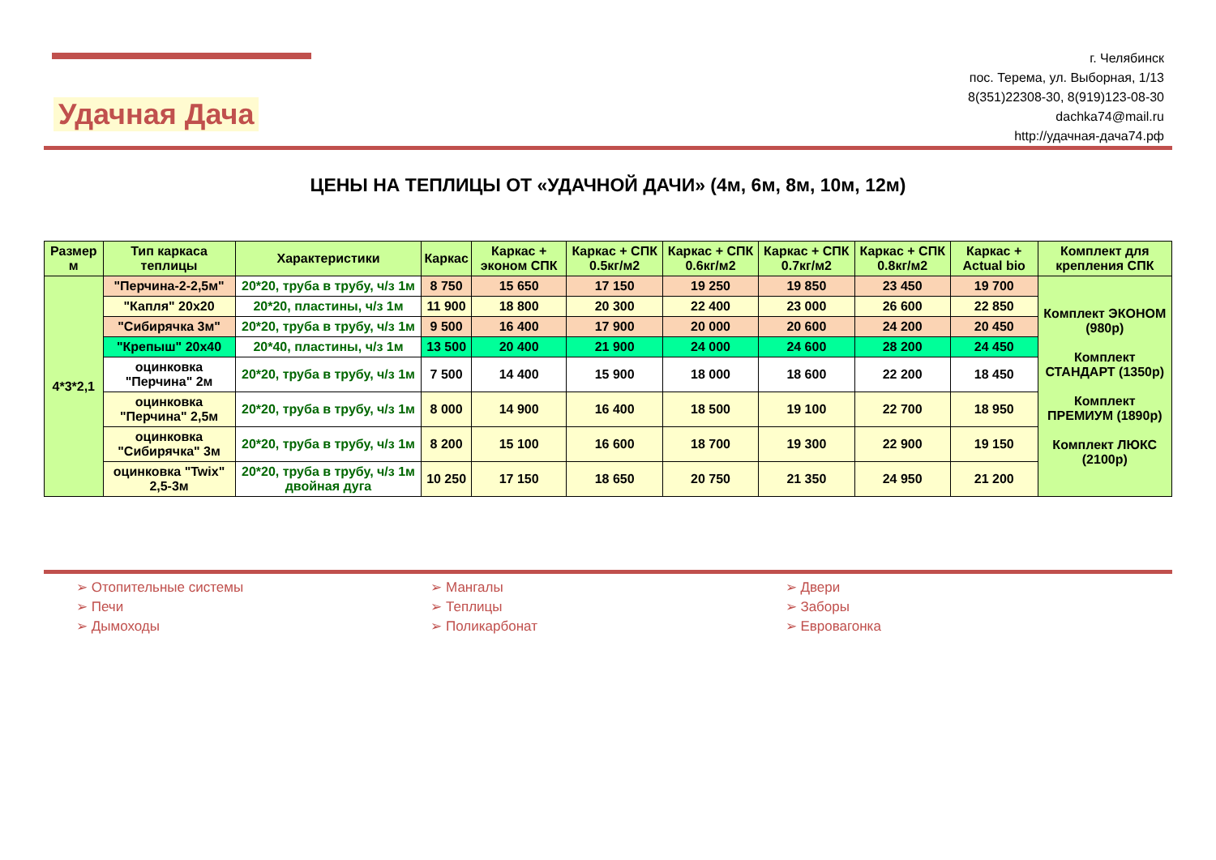Удачная Дача
г. Челябинск
пос. Терема, ул. Выборная, 1/13
8(351)22308-30, 8(919)123-08-30
dachka74@mail.ru
http://удачная-дача74.рф
ЦЕНЫ НА ТЕПЛИЦЫ ОТ «УДАЧНОЙ ДАЧИ» (4м, 6м, 8м, 10м, 12м)
| Размер м | Тип каркаса теплицы | Характеристики | Каркас | Каркас + эконом СПК | Каркас + СПК 0.5кг/м2 | Каркас + СПК 0.6кг/м2 | Каркас + СПК 0.7кг/м2 | Каркас + СПК 0.8кг/м2 | Каркас + Actual bio | Комплект для крепления СПК |
| --- | --- | --- | --- | --- | --- | --- | --- | --- | --- | --- |
| 4*3*2,1 | "Перчина-2-2,5м" | 20*20, труба в трубу, ч/з 1м | 8 750 | 15 650 | 17 150 | 19 250 | 19 850 | 23 450 | 19 700 | Комплект ЭКОНОМ (980р) Комплект СТАНДАРТ (1350р) Комплект ПРЕМИУМ (1890р) Комплект ЛЮКС (2100р) |
| | "Капля" 20x20 | 20*20, пластины, ч/з 1м | 11 900 | 18 800 | 20 300 | 22 400 | 23 000 | 26 600 | 22 850 | |
| | "Сибирячка 3м" | 20*20, труба в трубу, ч/з 1м | 9 500 | 16 400 | 17 900 | 20 000 | 20 600 | 24 200 | 20 450 | |
| | "Крепыш" 20x40 | 20*40, пластины, ч/з 1м | 13 500 | 20 400 | 21 900 | 24 000 | 24 600 | 28 200 | 24 450 | |
| | оцинковка "Перчина" 2м | 20*20, труба в трубу, ч/з 1м | 7 500 | 14 400 | 15 900 | 18 000 | 18 600 | 22 200 | 18 450 | |
| | оцинковка "Перчина" 2,5м | 20*20, труба в трубу, ч/з 1м | 8 000 | 14 900 | 16 400 | 18 500 | 19 100 | 22 700 | 18 950 | |
| | оцинковка "Сибирячка" 3м | 20*20, труба в трубу, ч/з 1м | 8 200 | 15 100 | 16 600 | 18 700 | 19 300 | 22 900 | 19 150 | |
| | оцинковка "Twix" 2,5-3м | 20*20, труба в трубу, ч/з 1м двойная дуга | 10 250 | 17 150 | 18 650 | 20 750 | 21 350 | 24 950 | 21 200 | |
➢ Отопительные системы
➢ Печи
➢ Дымоходы
➢ Мангалы
➢ Теплицы
➢ Поликарбонат
➢ Двери
➢ Заборы
➢ Евровагонка